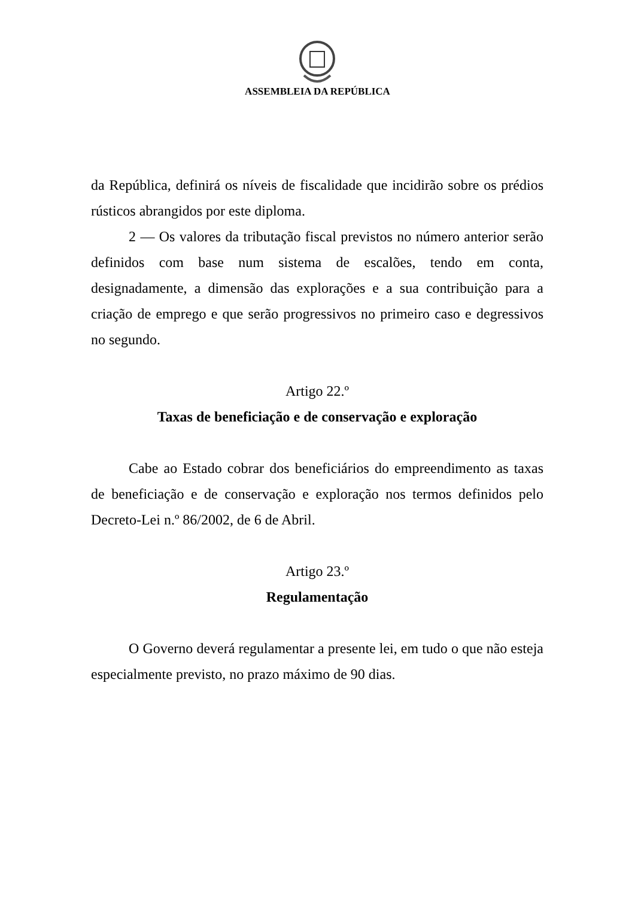ASSEMBLEIA DA REPÚBLICA
da República, definirá os níveis de fiscalidade que incidirão sobre os prédios rústicos abrangidos por este diploma.
2 — Os valores da tributação fiscal previstos no número anterior serão definidos com base num sistema de escalões, tendo em conta, designadamente, a dimensão das explorações e a sua contribuição para a criação de emprego e que serão progressivos no primeiro caso e degressivos no segundo.
Artigo 22.º
Taxas de beneficiação e de conservação e exploração
Cabe ao Estado cobrar dos beneficiários do empreendimento as taxas de beneficiação e de conservação e exploração nos termos definidos pelo Decreto-Lei n.º 86/2002, de 6 de Abril.
Artigo 23.º
Regulamentação
O Governo deverá regulamentar a presente lei, em tudo o que não esteja especialmente previsto, no prazo máximo de 90 dias.